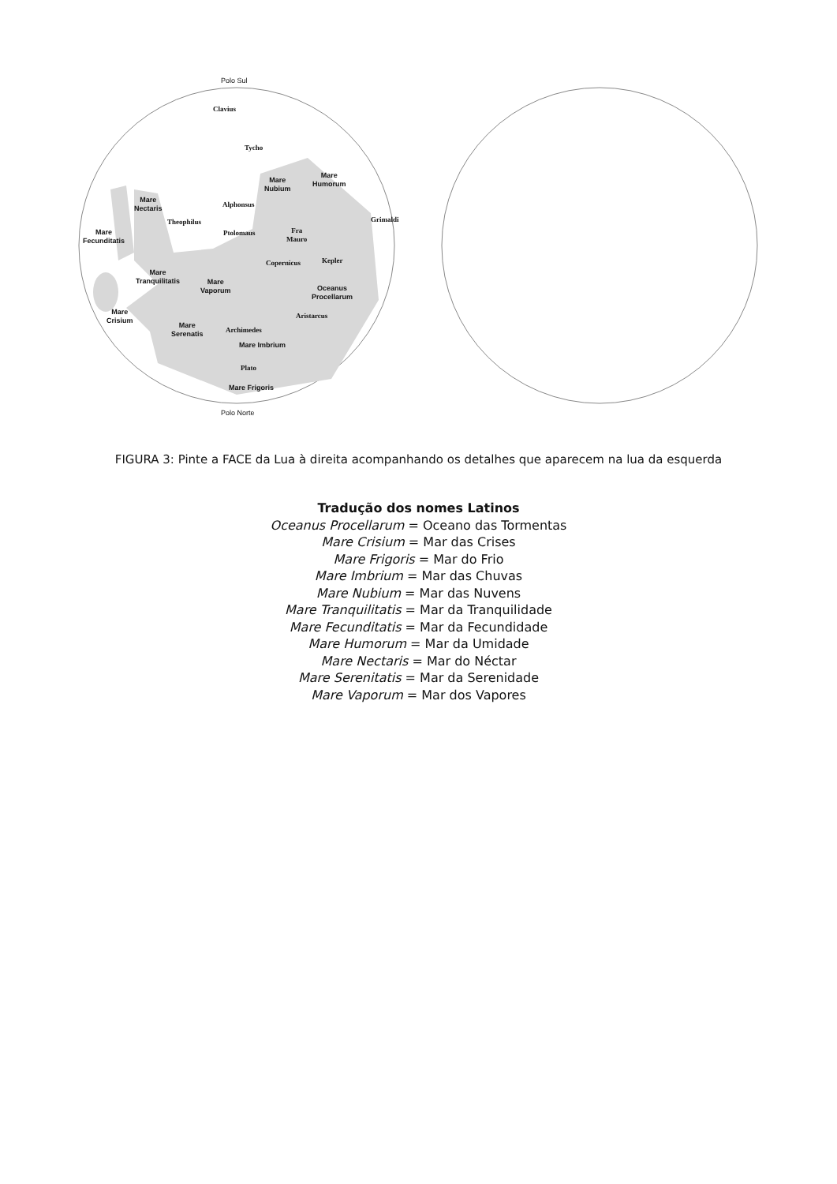Polo Sul
Clavius
Tycho
Mare
Nubium
Mare
Humorum
Mare
Nectaris
Alphonsus
Grimaldi
Theophilus
Mare
Fecunditatis
Ptolomaus
Fra
Mauro
Copernicus Kepler
Mare
Tranquilitatis
Mare
Vaporum
Oceanus
Procellarum
Mare
Crisium
Aristarcus
Mare
Serenatis
Archimedes
Mare Imbrium
Plato
Mare Frigoris
Polo Norte
FIGURA 3: Pinte a FACE da Lua à direita acompanhando os detalhes que aparecem na lua da esquerda
Tradução dos nomes Latinos
Oceanus Procellarum = Oceano das Tormentas
Mare Crisium = Mar das Crises
Mare Frigoris = Mar do Frio
Mare Imbrium = Mar das Chuvas
Mare Nubium = Mar das Nuvens
Mare Tranquilitatis = Mar da Tranquilidade
Mare Fecunditatis = Mar da Fecundidade
Mare Humorum = Mar da Umidade
Mare Nectaris = Mar do Néctar
Mare Serenitatis = Mar da Serenidade
Mare Vaporum = Mar dos Vapores